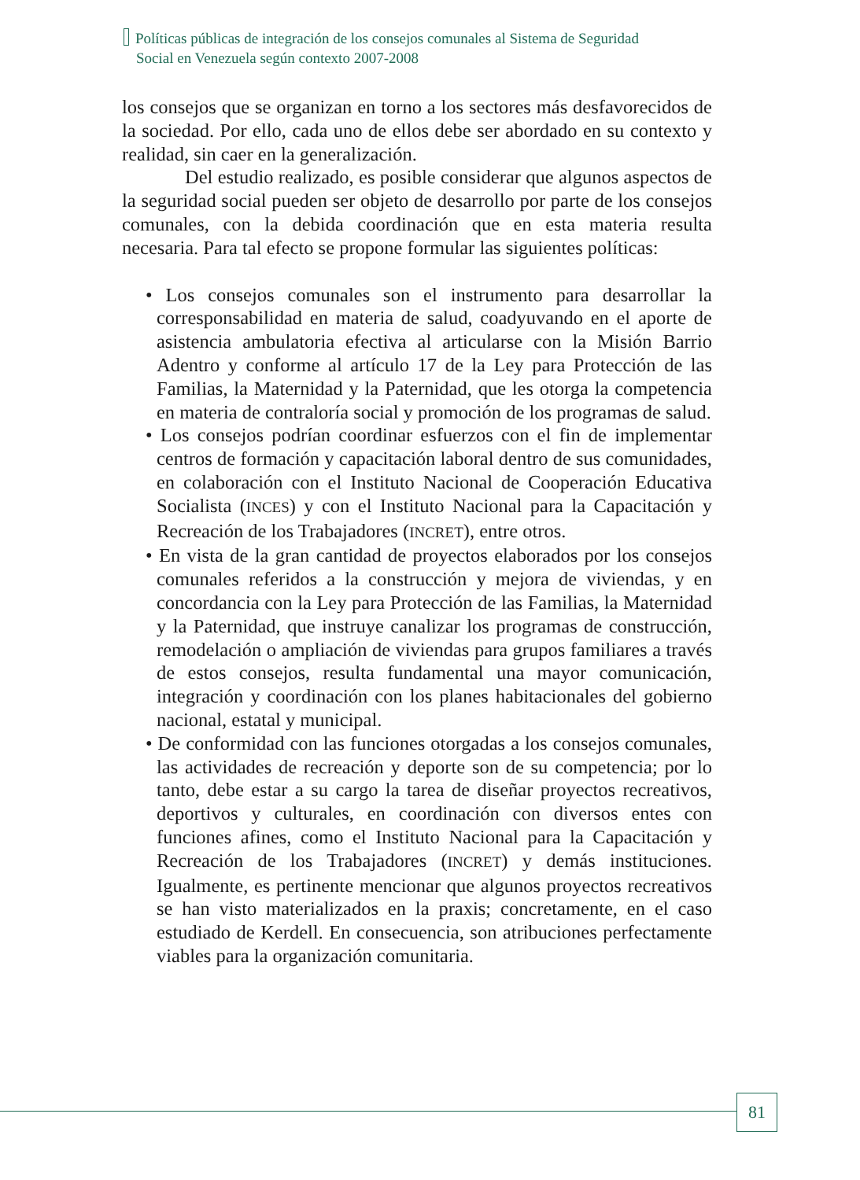Políticas públicas de integración de los consejos comunales al Sistema de Seguridad
Social en Venezuela según contexto 2007-2008
los consejos que se organizan en torno a los sectores más desfavorecidos de la sociedad. Por ello, cada uno de ellos debe ser abordado en su contexto y realidad, sin caer en la generalización.
Del estudio realizado, es posible considerar que algunos aspectos de la seguridad social pueden ser objeto de desarrollo por parte de los consejos comunales, con la debida coordinación que en esta materia resulta necesaria. Para tal efecto se propone formular las siguientes políticas:
• Los consejos comunales son el instrumento para desarrollar la corresponsabilidad en materia de salud, coadyuvando en el aporte de asistencia ambulatoria efectiva al articularse con la Misión Barrio Adentro y conforme al artículo 17 de la Ley para Protección de las Familias, la Maternidad y la Paternidad, que les otorga la competencia en materia de contraloría social y promoción de los programas de salud.
• Los consejos podrían coordinar esfuerzos con el fin de implementar centros de formación y capacitación laboral dentro de sus comunidades, en colaboración con el Instituto Nacional de Cooperación Educativa Socialista (INCES) y con el Instituto Nacional para la Capacitación y Recreación de los Trabajadores (INCRET), entre otros.
• En vista de la gran cantidad de proyectos elaborados por los consejos comunales referidos a la construcción y mejora de viviendas, y en concordancia con la Ley para Protección de las Familias, la Maternidad y la Paternidad, que instruye canalizar los programas de construcción, remodelación o ampliación de viviendas para grupos familiares a través de estos consejos, resulta fundamental una mayor comunicación, integración y coordinación con los planes habitacionales del gobierno nacional, estatal y municipal.
• De conformidad con las funciones otorgadas a los consejos comunales, las actividades de recreación y deporte son de su competencia; por lo tanto, debe estar a su cargo la tarea de diseñar proyectos recreativos, deportivos y culturales, en coordinación con diversos entes con funciones afines, como el Instituto Nacional para la Capacitación y Recreación de los Trabajadores (INCRET) y demás instituciones. Igualmente, es pertinente mencionar que algunos proyectos recreativos se han visto materializados en la praxis; concretamente, en el caso estudiado de Kerdell. En consecuencia, son atribuciones perfectamente viables para la organización comunitaria.
81